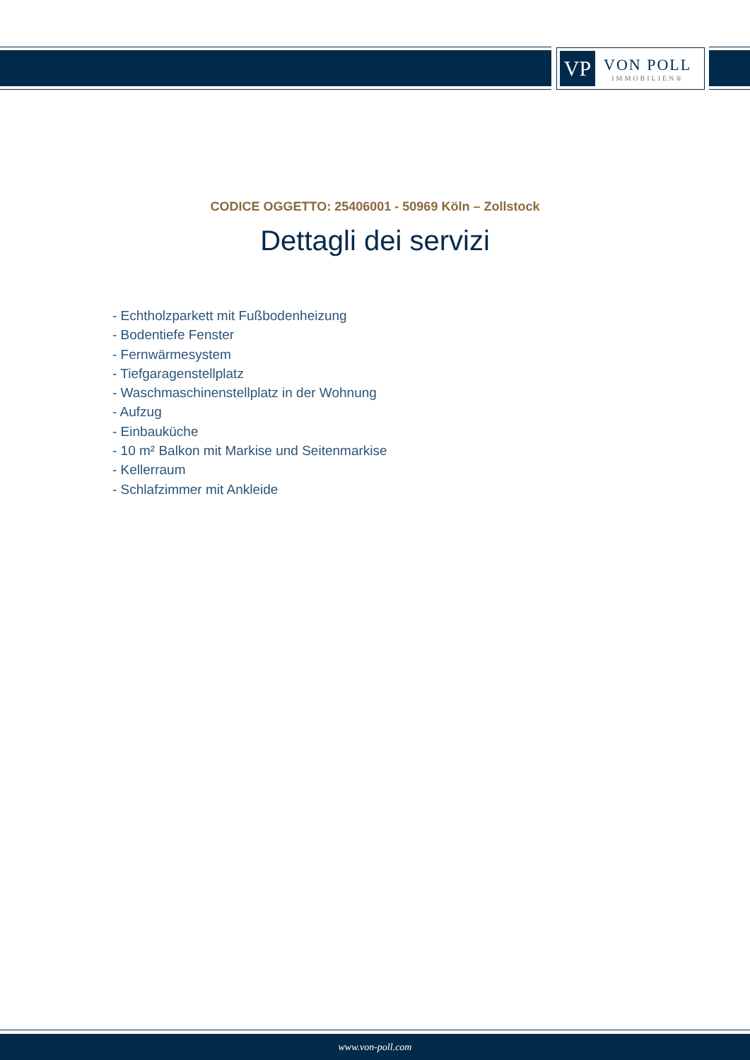VP
VON POLL
IMMOBILIEN®
CODICE OGGETTO: 25406001 - 50969 Köln – Zollstock
Dettagli dei servizi
- Echtholzparkett mit Fußbodenheizung
- Bodentiefe Fenster
- Fernwärmesystem
- Tiefgaragenstellplatz
- Waschmaschinenstellplatz in der Wohnung
- Aufzug
- Einbauküche
- 10 m² Balkon mit Markise und Seitenmarkise
- Kellerraum
- Schlafzimmer mit Ankleide
www.von-poll.com